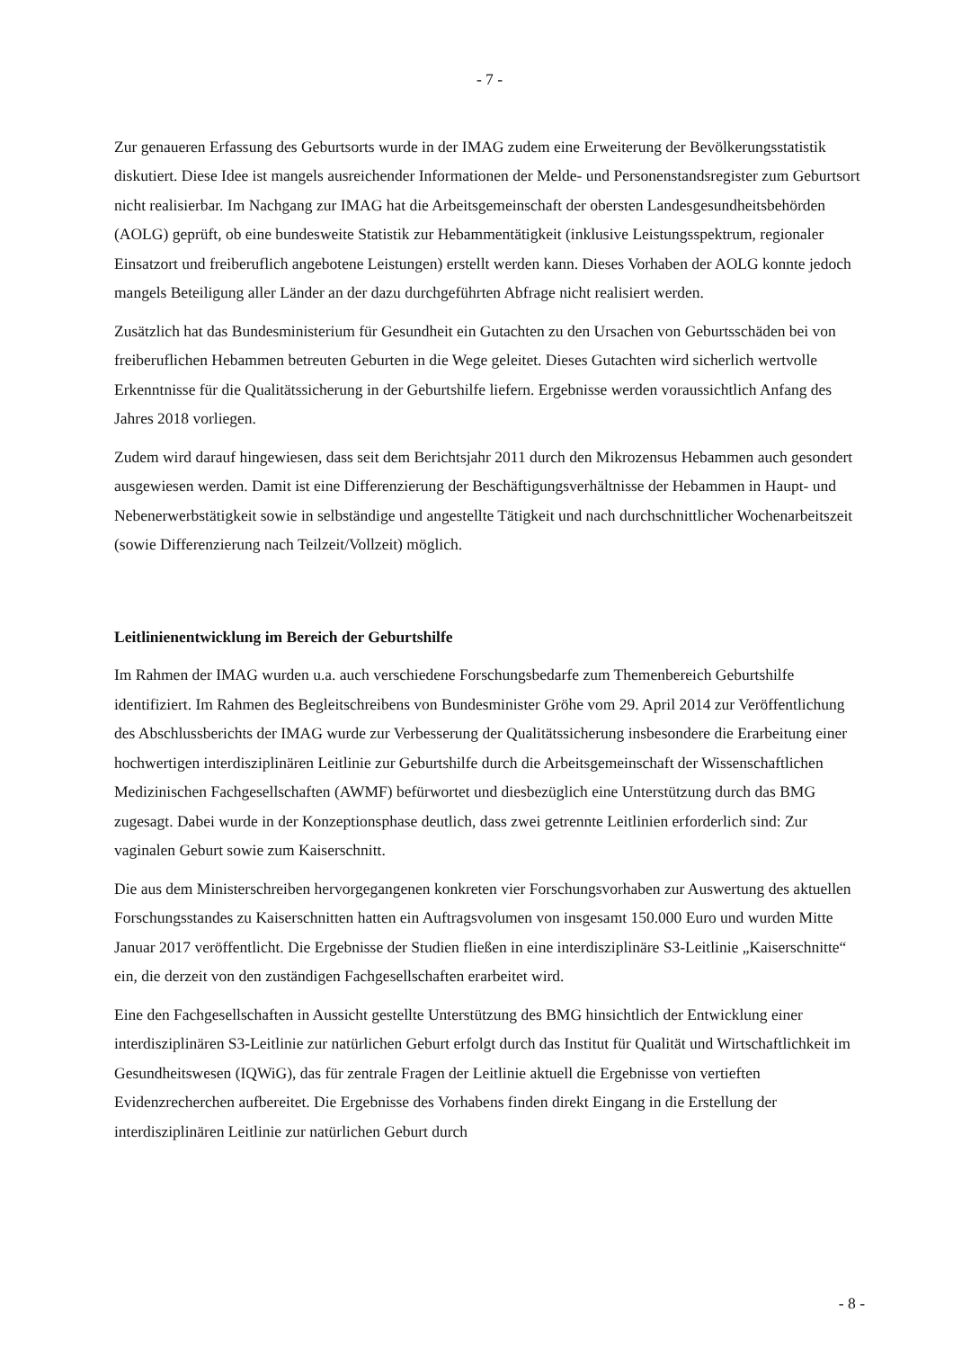- 7 -
Zur genaueren Erfassung des Geburtsorts wurde in der IMAG zudem eine Erweiterung der Bevölkerungsstatistik diskutiert. Diese Idee ist mangels ausreichender Informationen der Melde- und Personenstandsregister zum Geburtsort nicht realisierbar. Im Nachgang zur IMAG hat die Arbeitsgemeinschaft der obersten Landesgesundheitsbehörden (AOLG) geprüft, ob eine bundesweite Statistik zur Hebammentätigkeit (inklusive Leistungsspektrum, regionaler Einsatzort und freiberuflich angebotene Leistungen) erstellt werden kann. Dieses Vorhaben der AOLG konnte jedoch mangels Beteiligung aller Länder an der dazu durchgeführten Abfrage nicht realisiert werden.
Zusätzlich hat das Bundesministerium für Gesundheit ein Gutachten zu den Ursachen von Geburtsschäden bei von freiberuflichen Hebammen betreuten Geburten in die Wege geleitet. Dieses Gutachten wird sicherlich wertvolle Erkenntnisse für die Qualitätssicherung in der Geburtshilfe liefern. Ergebnisse werden voraussichtlich Anfang des Jahres 2018 vorliegen.
Zudem wird darauf hingewiesen, dass seit dem Berichtsjahr 2011 durch den Mikrozensus Hebammen auch gesondert ausgewiesen werden. Damit ist eine Differenzierung der Beschäftigungsverhältnisse der Hebammen in Haupt- und Nebenerwerbstätigkeit sowie in selbständige und angestellte Tätigkeit und nach durchschnittlicher Wochenarbeitszeit (sowie Differenzierung nach Teilzeit/Vollzeit) möglich.
Leitlinienentwicklung im Bereich der Geburtshilfe
Im Rahmen der IMAG wurden u.a. auch verschiedene Forschungsbedarfe zum Themenbereich Geburtshilfe identifiziert. Im Rahmen des Begleitschreibens von Bundesminister Gröhe vom 29. April 2014 zur Veröffentlichung des Abschlussberichts der IMAG wurde zur Verbesserung der Qualitätssicherung insbesondere die Erarbeitung einer hochwertigen interdisziplinären Leitlinie zur Geburtshilfe durch die Arbeitsgemeinschaft der Wissenschaftlichen Medizinischen Fachgesellschaften (AWMF) befürwortet und diesbezüglich eine Unterstützung durch das BMG zugesagt. Dabei wurde in der Konzeptionsphase deutlich, dass zwei getrennte Leitlinien erforderlich sind: Zur vaginalen Geburt sowie zum Kaiserschnitt.
Die aus dem Ministerschreiben hervorgegangenen konkreten vier Forschungsvorhaben zur Auswertung des aktuellen Forschungsstandes zu Kaiserschnitten hatten ein Auftragsvolumen von insgesamt 150.000 Euro und wurden Mitte Januar 2017 veröffentlicht. Die Ergebnisse der Studien fließen in eine interdisziplinäre S3-Leitlinie „Kaiserschnitte“ ein, die derzeit von den zuständigen Fachgesellschaften erarbeitet wird.
Eine den Fachgesellschaften in Aussicht gestellte Unterstützung des BMG hinsichtlich der Entwicklung einer interdisziplinären S3-Leitlinie zur natürlichen Geburt erfolgt durch das Institut für Qualität und Wirtschaftlichkeit im Gesundheitswesen (IQWiG), das für zentrale Fragen der Leitlinie aktuell die Ergebnisse von vertieften Evidenzrecherchen aufbereitet. Die Ergebnisse des Vorhabens finden direkt Eingang in die Erstellung der interdisziplinären Leitlinie zur natürlichen Geburt durch
- 8 -